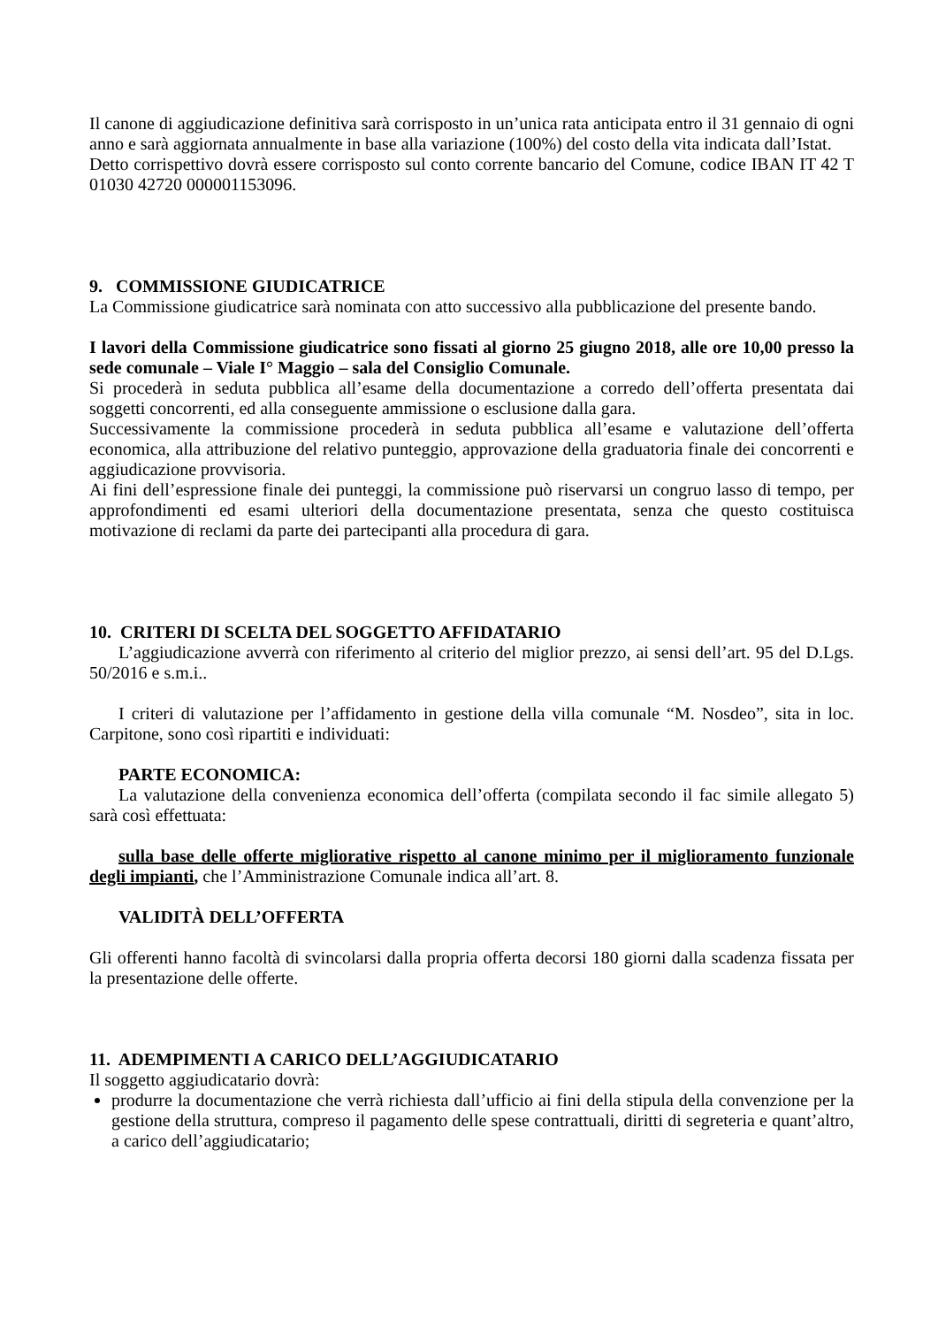Il canone di aggiudicazione definitiva sarà corrisposto in un’unica rata anticipata entro il 31 gennaio di ogni anno e sarà aggiornata annualmente in base alla variazione (100%) del costo della vita indicata dall’Istat.
Detto corrispettivo dovrà essere corrisposto sul conto corrente bancario del Comune, codice IBAN IT 42 T 01030 42720 000001153096.
9. COMMISSIONE GIUDICATRICE
La Commissione giudicatrice sarà nominata con atto successivo alla pubblicazione del presente bando.
I lavori della Commissione giudicatrice sono fissati al giorno 25 giugno 2018, alle ore 10,00 presso la sede comunale – Viale I° Maggio – sala del Consiglio Comunale.
Si procederà in seduta pubblica all’esame della documentazione a corredo dell’offerta presentata dai soggetti concorrenti, ed alla conseguente ammissione o esclusione dalla gara.
Successivamente la commissione procederà in seduta pubblica all’esame e valutazione dell’offerta economica, alla attribuzione del relativo punteggio, approvazione della graduatoria finale dei concorrenti e aggiudicazione provvisoria.
Ai fini dell’espressione finale dei punteggi, la commissione può riservarsi un congruo lasso di tempo, per approfondimenti ed esami ulteriori della documentazione presentata, senza che questo costituisca motivazione di reclami da parte dei partecipanti alla procedura di gara.
10. CRITERI DI SCELTA DEL SOGGETTO AFFIDATARIO
L’aggiudicazione avverrà con riferimento al criterio del miglior prezzo, ai sensi dell’art. 95 del D.Lgs. 50/2016 e s.m.i..
I criteri di valutazione per l’affidamento in gestione della villa comunale “M. Nosdeo”, sita in loc. Carpitone, sono così ripartiti e individuati:
PARTE ECONOMICA:
La valutazione della convenienza economica dell’offerta (compilata secondo il fac simile allegato 5) sarà così effettuata:
sulla base delle offerte migliorative rispetto al canone minimo per il miglioramento funzionale degli impianti, che l’Amministrazione Comunale indica all’art. 8.
VALIDITÀ DELL’OFFERTA
Gli offerenti hanno facoltà di svincolarsi dalla propria offerta decorsi 180 giorni dalla scadenza fissata per la presentazione delle offerte.
11. ADEMPIMENTI A CARICO DELL’AGGIUDICATARIO
Il soggetto aggiudicatario dovrà:
produrre la documentazione che verrà richiesta dall’ufficio ai fini della stipula della convenzione per la gestione della struttura, compreso il pagamento delle spese contrattuali, diritti di segreteria e quant’altro, a carico dell’aggiudicatario;